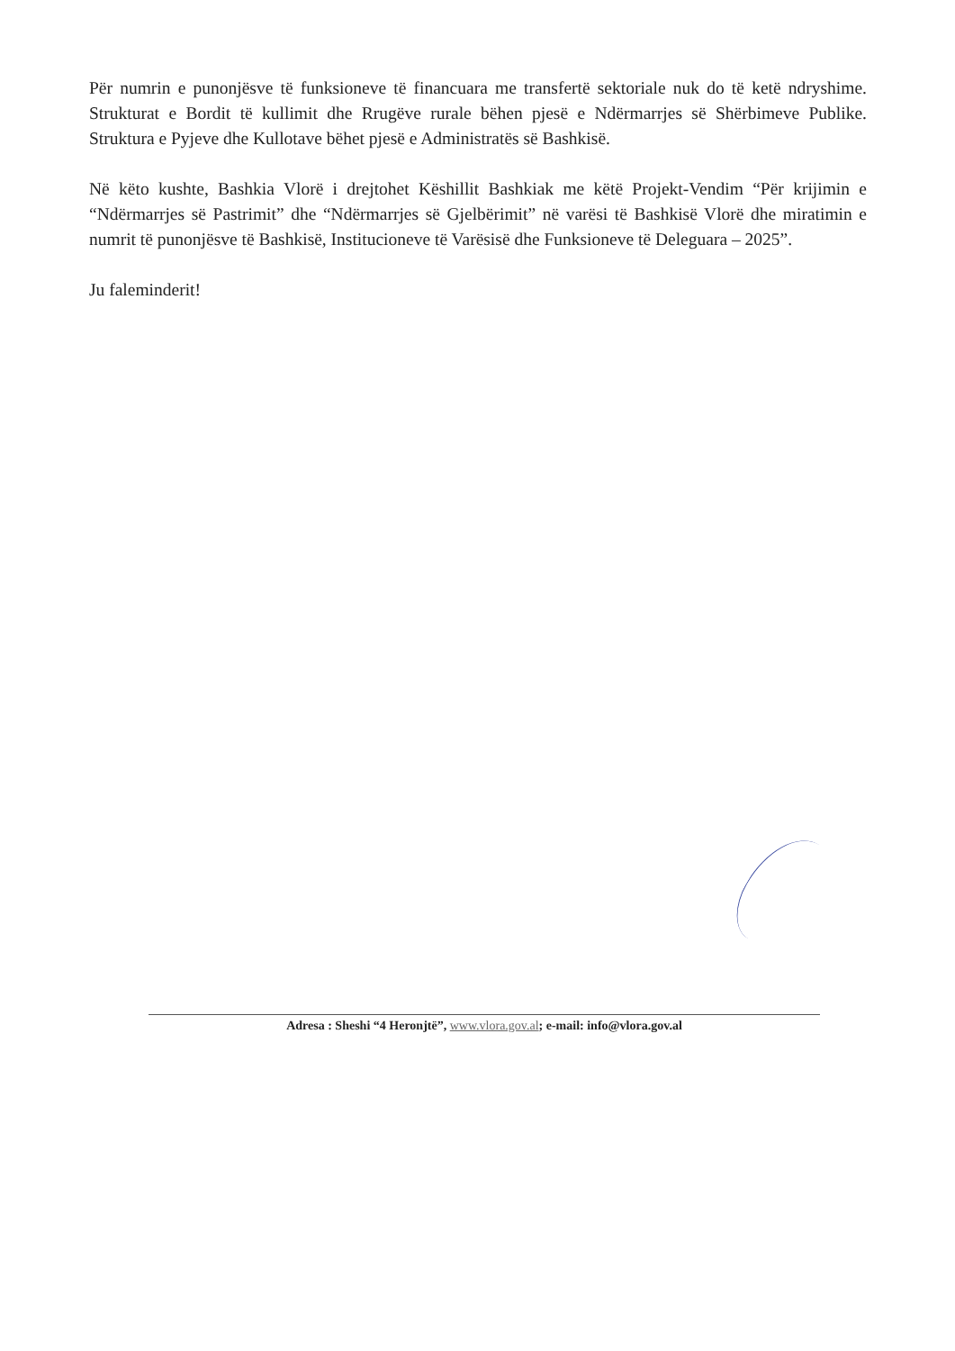Për numrin e punonjësve të funksioneve të financuara me transfertë sektoriale nuk do të ketë ndryshime. Strukturat e Bordit të kullimit dhe Rrugëve rurale bëhen pjesë e Ndërmarrjes së Shërbimeve Publike. Struktura e Pyjeve dhe Kullotave bëhet pjesë e Administratës së Bashkisë.
Në këto kushte, Bashkia Vlorë i drejtohet Këshillit Bashkiak me këtë Projekt-Vendim “Për krijimin e “Ndërmarrjes së Pastrimit” dhe “Ndërmarrjes së Gjelbërimit” në varësi të Bashkisë Vlorë dhe miratimin e numrit të punonjësve të Bashkisë, Institucioneve të Varësisë dhe Funksioneve të Deleguara – 2025”.
Ju faleminderit!
Adresa : Sheshi “4 Heronjtë”, www.vlora.gov.al; e-mail: info@vlora.gov.al